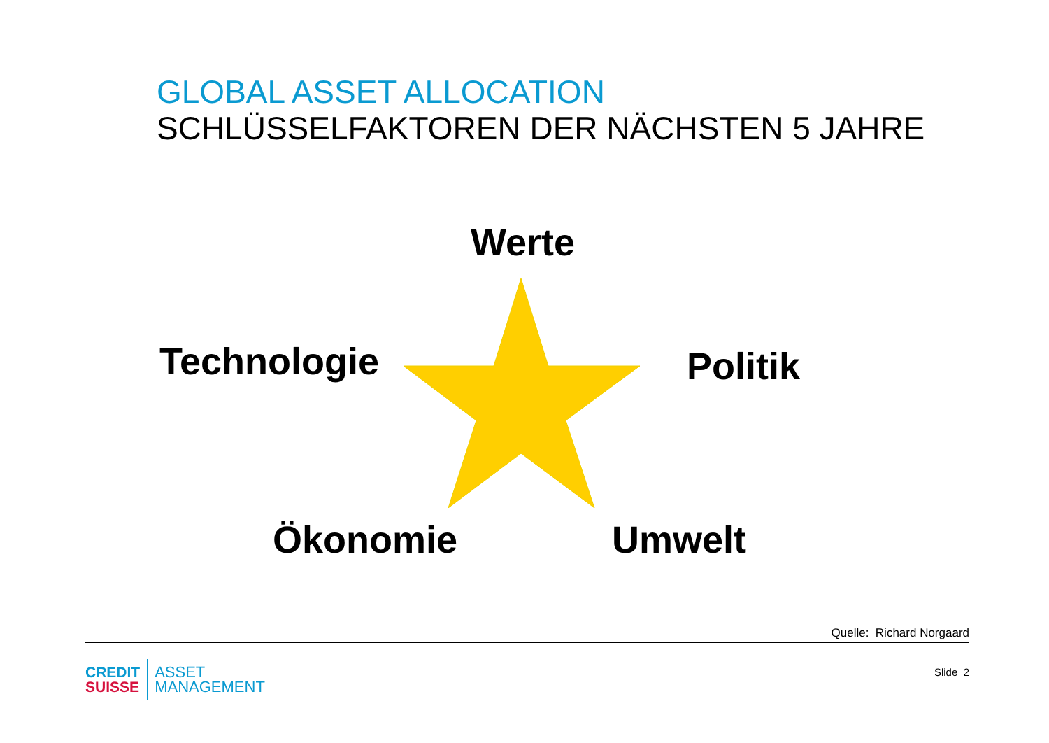GLOBAL ASSET ALLOCATION
SCHLÜSSELFAKTOREN DER NÄCHSTEN 5 JAHRE
Werte
Technologie Politik
Ökonomie Umwelt
Quelle: Richard Norgaard
CREDIT
SUISSE
ASSET
MANAGEMENT
Slide 2